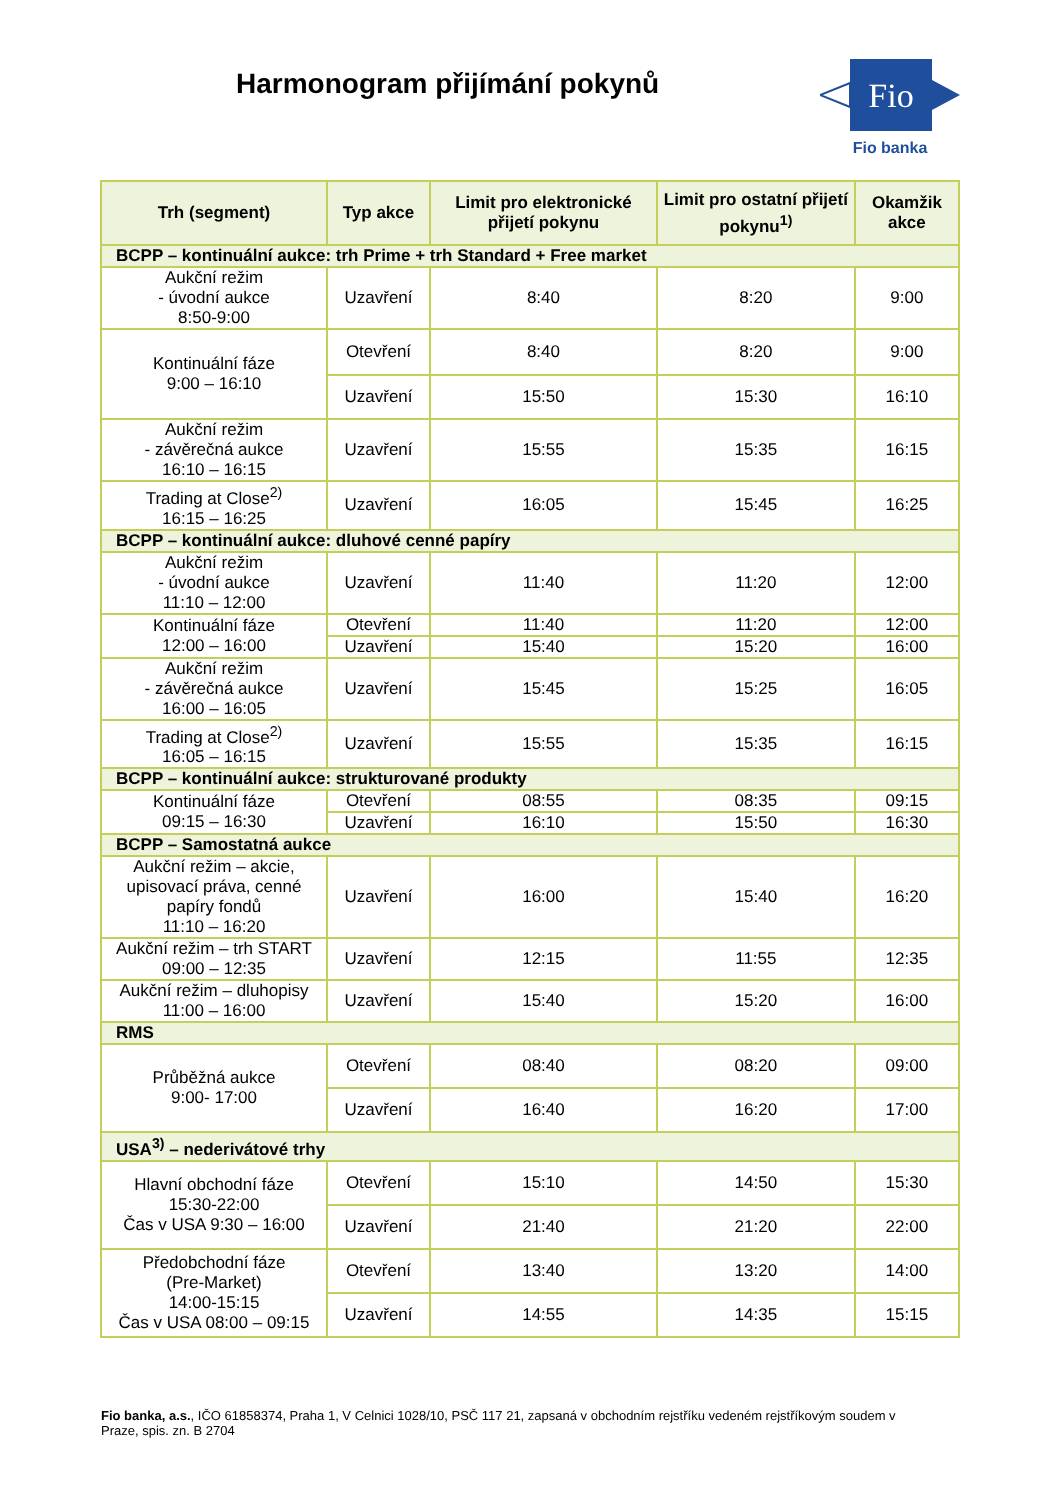Harmonogram přijímání pokynů
Fio
Fio banka
| Trh (segment) | Typ akce | Limit pro elektronické přijetí pokynu | Limit pro ostatní přijetí pokynu<sup>1)</sup> | Okamžik akce |
| --- | --- | --- | --- | --- |
| BCPP – kontinuální aukce: trh Prime + trh Standard + Free market | | | | |
| Aukční režim - úvodní aukce 8:50-9:00 | Uzavření | 8:40 | 8:20 | 9:00 |
| Kontinuální fáze 9:00 – 16:10 | Otevření | 8:40 | 8:20 | 9:00 |
| | Uzavření | 15:50 | 15:30 | 16:10 |
| Aukční režim - závěrečná aukce 16:10 – 16:15 | Uzavření | 15:55 | 15:35 | 16:15 |
| Trading at Close<sup>2)</sup> 16:15 – 16:25 | Uzavření | 16:05 | 15:45 | 16:25 |
| BCPP – kontinuální aukce: dluhové cenné papíry | | | | |
| Aukční režim - úvodní aukce 11:10 – 12:00 | Uzavření | 11:40 | 11:20 | 12:00 |
| Kontinuální fáze 12:00 – 16:00 | Otevření | 11:40 | 11:20 | 12:00 |
| | Uzavření | 15:40 | 15:20 | 16:00 |
| Aukční režim - závěrečná aukce 16:00 – 16:05 | Uzavření | 15:45 | 15:25 | 16:05 |
| Trading at Close<sup>2)</sup> 16:05 – 16:15 | Uzavření | 15:55 | 15:35 | 16:15 |
| BCPP – kontinuální aukce: strukturované produkty | | | | |
| Kontinuální fáze 09:15 – 16:30 | Otevření | 08:55 | 08:35 | 09:15 |
| | Uzavření | 16:10 | 15:50 | 16:30 |
| BCPP – Samostatná aukce | | | | |
| Aukční režim – akcie, upisovací práva, cenné papíry fondů 11:10 – 16:20 | Uzavření | 16:00 | 15:40 | 16:20 |
| Aukční režim – trh START 09:00 – 12:35 | Uzavření | 12:15 | 11:55 | 12:35 |
| Aukční režim – dluhopisy 11:00 – 16:00 | Uzavření | 15:40 | 15:20 | 16:00 |
| RMS | | | | |
| Průběžná aukce 9:00- 17:00 | Otevření | 08:40 | 08:20 | 09:00 |
| | Uzavření | 16:40 | 16:20 | 17:00 |
| USA<sup>3)</sup> – nederivátové trhy | | | | |
| Hlavní obchodní fáze 15:30-22:00 Čas v USA 9:30 – 16:00 | Otevření | 15:10 | 14:50 | 15:30 |
| | Uzavření | 21:40 | 21:20 | 22:00 |
| Předobchodní fáze (Pre-Market) 14:00-15:15 Čas v USA 08:00 – 09:15 | Otevření | 13:40 | 13:20 | 14:00 |
| | Uzavření | 14:55 | 14:35 | 15:15 |
Fio banka, a.s., IČO 61858374, Praha 1, V Celnici 1028/10, PSČ 117 21, zapsaná v obchodním rejstříku vedeném rejstříkovým soudem v Praze, spis. zn. B 2704